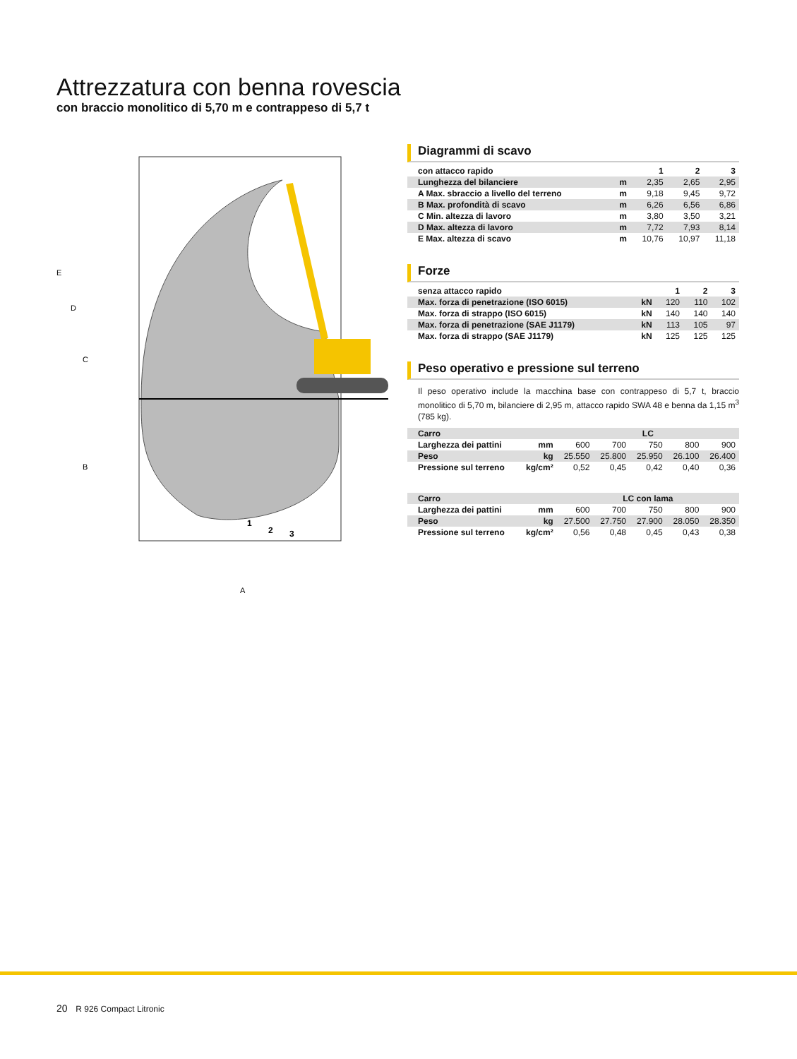Attrezzatura con benna rovescia
con braccio monolitico di 5,70 m e contrappeso di 5,7 t
E
D
C
B
A
1
2
3
Diagrammi di scavo
| con attacco rapido | | 1 | 2 | 3 |
| --- | --- | --- | --- | --- |
| Lunghezza del bilanciere | m | 2,35 | 2,65 | 2,95 |
| A Max. sbraccio a livello del terreno | m | 9,18 | 9,45 | 9,72 |
| B Max. profondità di scavo | m | 6,26 | 6,56 | 6,86 |
| C Min. altezza di lavoro | m | 3,80 | 3,50 | 3,21 |
| D Max. altezza di lavoro | m | 7,72 | 7,93 | 8,14 |
| E Max. altezza di scavo | m | 10,76 | 10,97 | 11,18 |
Forze
| senza attacco rapido | | 1 | 2 | 3 |
| --- | --- | --- | --- | --- |
| Max. forza di penetrazione (ISO 6015) | kN | 120 | 110 | 102 |
| Max. forza di strappo (ISO 6015) | kN | 140 | 140 | 140 |
| Max. forza di penetrazione (SAE J1179) | kN | 113 | 105 | 97 |
| Max. forza di strappo (SAE J1179) | kN | 125 | 125 | 125 |
Peso operativo e pressione sul terreno
Il peso operativo include la macchina base con contrappeso di 5,7 t, braccio monolitico di 5,70 m, bilanciere di 2,95 m, attacco rapido SWA 48 e benna da 1,15 m<sup>3</sup> (785 kg).
| Carro | | LC | | | | |
| --- | --- | --- | --- | --- | --- | --- |
| Larghezza dei pattini | mm | 600 | 700 | 750 | 800 | 900 |
| Peso | kg | 25.550 | 25.800 | 25.950 | 26.100 | 26.400 |
| Pressione sul terreno | kg/cm² | 0,52 | 0,45 | 0,42 | 0,40 | 0,36 |
| Carro | | LC con lama | | | | |
| --- | --- | --- | --- | --- | --- | --- |
| Larghezza dei pattini | mm | 600 | 700 | 750 | 800 | 900 |
| Peso | kg | 27.500 | 27.750 | 27.900 | 28.050 | 28.350 |
| Pressione sul terreno | kg/cm² | 0,56 | 0,48 | 0,45 | 0,43 | 0,38 |
20 R 926 Compact Litronic